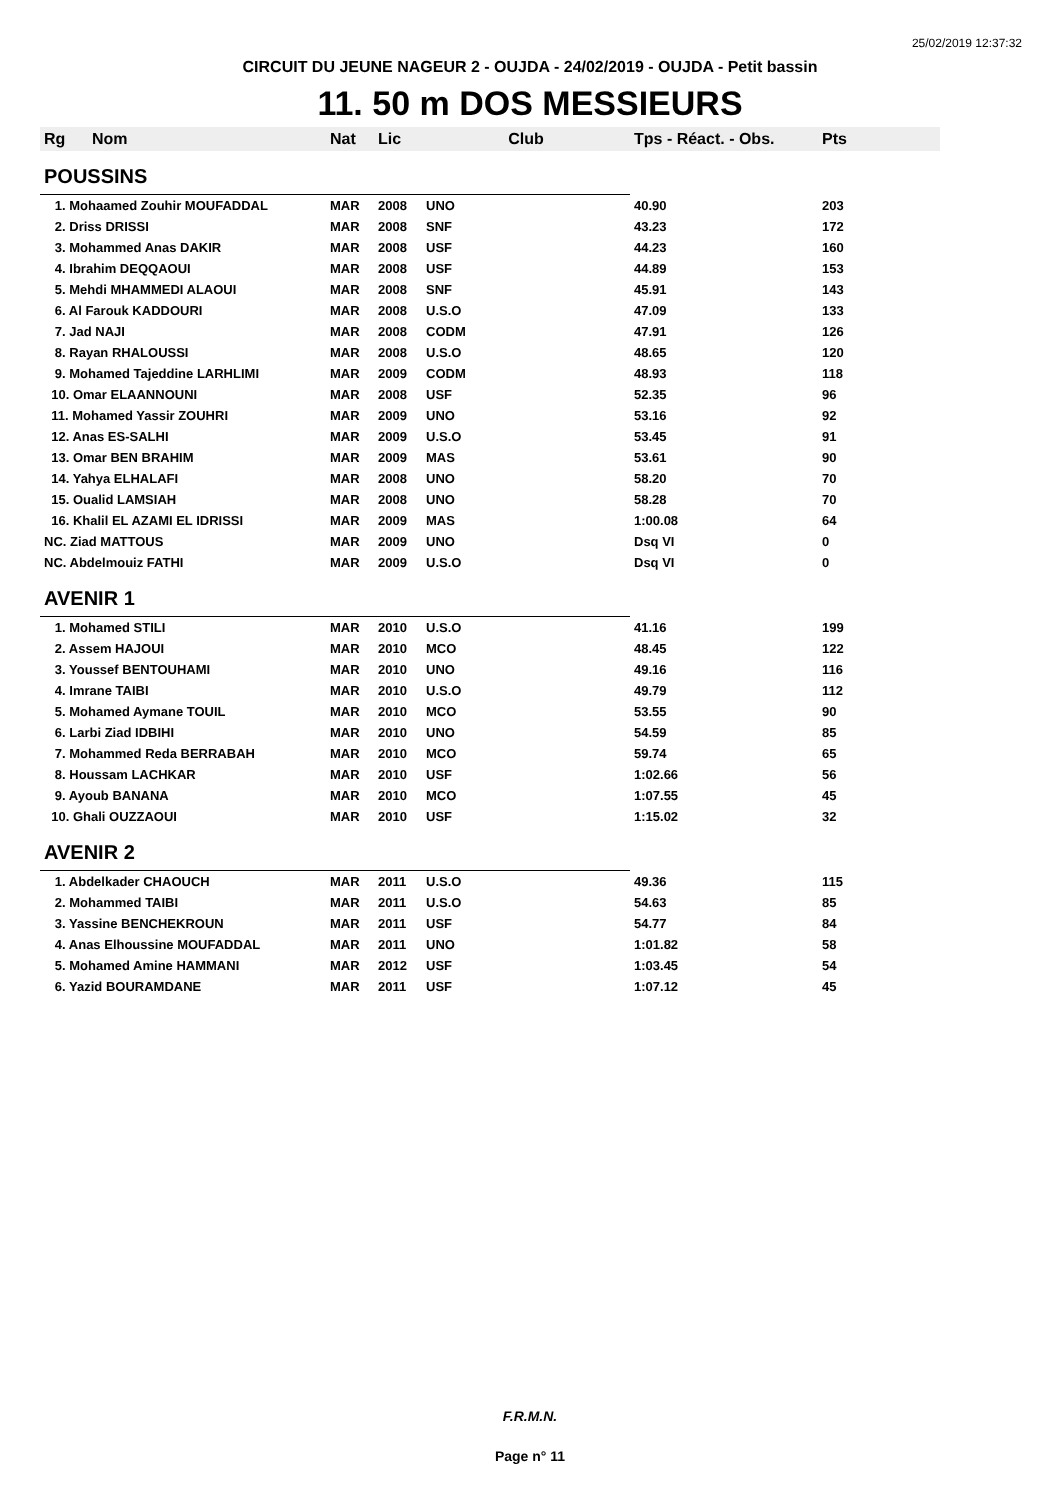25/02/2019 12:37:32
CIRCUIT DU JEUNE NAGEUR 2 - OUJDA - 24/02/2019 - OUJDA - Petit bassin
11. 50 m DOS MESSIEURS
| Rg | Nom | Nat | Lic | Club | Tps - Réact. - Obs. | Pts |
| --- | --- | --- | --- | --- | --- | --- |
| POUSSINS | | | | | | |
| 1. Mohaamed Zouhir MOUFADDAL | | MAR | 2008 | UNO | 40.90 | 203 |
| 2. Driss DRISSI | | MAR | 2008 | SNF | 43.23 | 172 |
| 3. Mohammed Anas DAKIR | | MAR | 2008 | USF | 44.23 | 160 |
| 4. Ibrahim DEQQAOUI | | MAR | 2008 | USF | 44.89 | 153 |
| 5. Mehdi MHAMMEDI ALAOUI | | MAR | 2008 | SNF | 45.91 | 143 |
| 6. Al Farouk KADDOURI | | MAR | 2008 | U.S.O | 47.09 | 133 |
| 7. Jad NAJI | | MAR | 2008 | CODM | 47.91 | 126 |
| 8. Rayan RHALOUSSI | | MAR | 2008 | U.S.O | 48.65 | 120 |
| 9. Mohamed Tajeddine LARHLIMI | | MAR | 2009 | CODM | 48.93 | 118 |
| 10. Omar ELAANNOUNI | | MAR | 2008 | USF | 52.35 | 96 |
| 11. Mohamed Yassir ZOUHRI | | MAR | 2009 | UNO | 53.16 | 92 |
| 12. Anas ES-SALHI | | MAR | 2009 | U.S.O | 53.45 | 91 |
| 13. Omar BEN BRAHIM | | MAR | 2009 | MAS | 53.61 | 90 |
| 14. Yahya ELHALAFI | | MAR | 2008 | UNO | 58.20 | 70 |
| 15. Oualid LAMSIAH | | MAR | 2008 | UNO | 58.28 | 70 |
| 16. Khalil EL AZAMI EL IDRISSI | | MAR | 2009 | MAS | 1:00.08 | 64 |
| NC. Ziad MATTOUS | | MAR | 2009 | UNO | Dsq VI | 0 |
| NC. Abdelmouiz FATHI | | MAR | 2009 | U.S.O | Dsq VI | 0 |
| AVENIR 1 | | | | | | |
| 1. Mohamed STILI | | MAR | 2010 | U.S.O | 41.16 | 199 |
| 2. Assem HAJOUI | | MAR | 2010 | MCO | 48.45 | 122 |
| 3. Youssef BENTOUHAMI | | MAR | 2010 | UNO | 49.16 | 116 |
| 4. Imrane TAIBI | | MAR | 2010 | U.S.O | 49.79 | 112 |
| 5. Mohamed Aymane TOUIL | | MAR | 2010 | MCO | 53.55 | 90 |
| 6. Larbi Ziad IDBIHI | | MAR | 2010 | UNO | 54.59 | 85 |
| 7. Mohammed Reda BERRABAH | | MAR | 2010 | MCO | 59.74 | 65 |
| 8. Houssam LACHKAR | | MAR | 2010 | USF | 1:02.66 | 56 |
| 9. Ayoub BANANA | | MAR | 2010 | MCO | 1:07.55 | 45 |
| 10. Ghali OUZZAOUI | | MAR | 2010 | USF | 1:15.02 | 32 |
| AVENIR 2 | | | | | | |
| 1. Abdelkader CHAOUCH | | MAR | 2011 | U.S.O | 49.36 | 115 |
| 2. Mohammed TAIBI | | MAR | 2011 | U.S.O | 54.63 | 85 |
| 3. Yassine BENCHEKROUN | | MAR | 2011 | USF | 54.77 | 84 |
| 4. Anas Elhoussine MOUFADDAL | | MAR | 2011 | UNO | 1:01.82 | 58 |
| 5. Mohamed Amine HAMMANI | | MAR | 2012 | USF | 1:03.45 | 54 |
| 6. Yazid BOURAMDANE | | MAR | 2011 | USF | 1:07.12 | 45 |
F.R.M.N.
Page n° 11